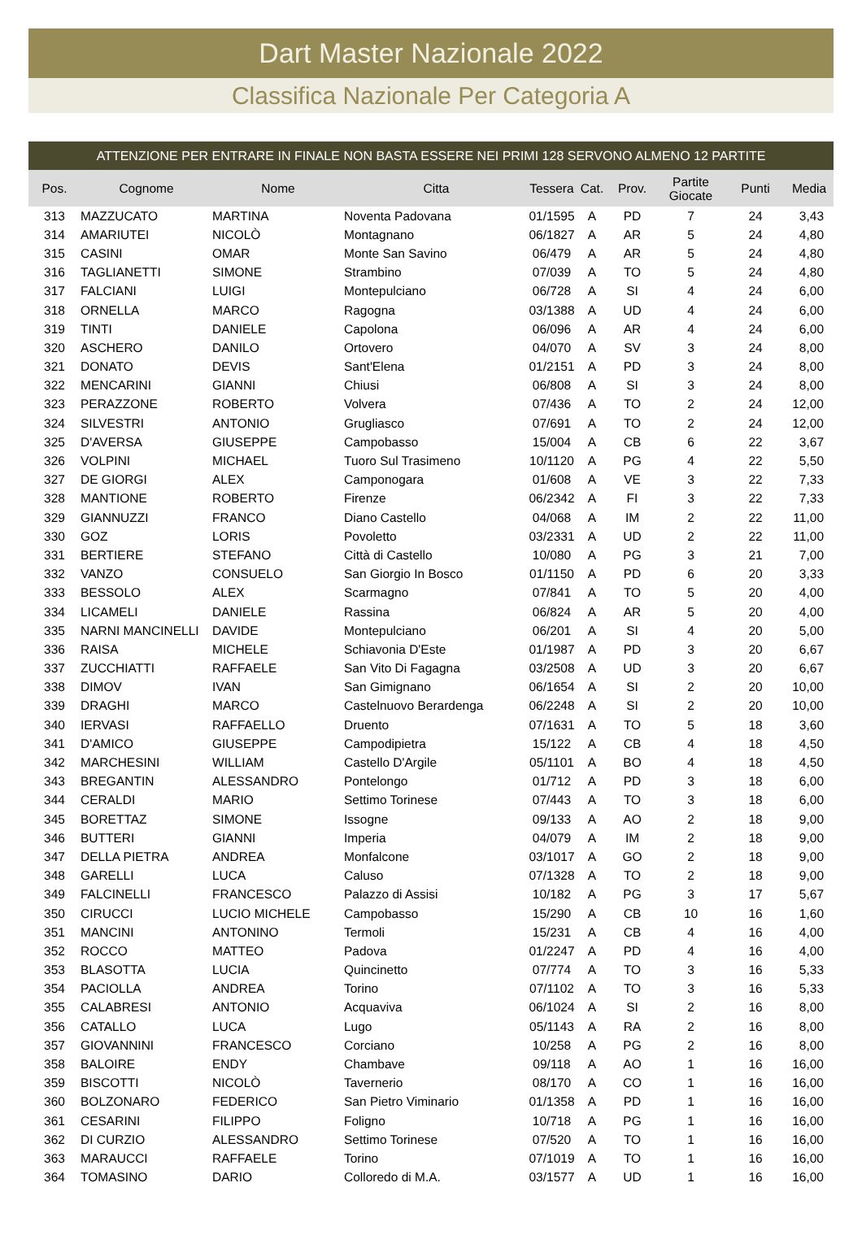Dart Master Nazionale 2022
Classifica Nazionale Per Categoria A
ATTENZIONE PER ENTRARE IN FINALE NON BASTA ESSERE NEI PRIMI 128 SERVONO ALMENO 12 PARTITE
| Pos. | Cognome | Nome | Citta | Tessera | Cat. | Prov. | Partite Giocate | Punti | Media |
| --- | --- | --- | --- | --- | --- | --- | --- | --- | --- |
| 313 | MAZZUCATO | MARTINA | Noventa Padovana | 01/1595 | A | PD | 7 | 24 | 3,43 |
| 314 | AMARIUTEI | NICOLÒ | Montagnano | 06/1827 | A | AR | 5 | 24 | 4,80 |
| 315 | CASINI | OMAR | Monte San Savino | 06/479 | A | AR | 5 | 24 | 4,80 |
| 316 | TAGLIANETTI | SIMONE | Strambino | 07/039 | A | TO | 5 | 24 | 4,80 |
| 317 | FALCIANI | LUIGI | Montepulciano | 06/728 | A | SI | 4 | 24 | 6,00 |
| 318 | ORNELLA | MARCO | Ragogna | 03/1388 | A | UD | 4 | 24 | 6,00 |
| 319 | TINTI | DANIELE | Capolona | 06/096 | A | AR | 4 | 24 | 6,00 |
| 320 | ASCHERO | DANILO | Ortovero | 04/070 | A | SV | 3 | 24 | 8,00 |
| 321 | DONATO | DEVIS | Sant'Elena | 01/2151 | A | PD | 3 | 24 | 8,00 |
| 322 | MENCARINI | GIANNI | Chiusi | 06/808 | A | SI | 3 | 24 | 8,00 |
| 323 | PERAZZONE | ROBERTO | Volvera | 07/436 | A | TO | 2 | 24 | 12,00 |
| 324 | SILVESTRI | ANTONIO | Grugliasco | 07/691 | A | TO | 2 | 24 | 12,00 |
| 325 | D'AVERSA | GIUSEPPE | Campobasso | 15/004 | A | CB | 6 | 22 | 3,67 |
| 326 | VOLPINI | MICHAEL | Tuoro Sul Trasimeno | 10/1120 | A | PG | 4 | 22 | 5,50 |
| 327 | DE GIORGI | ALEX | Camponogara | 01/608 | A | VE | 3 | 22 | 7,33 |
| 328 | MANTIONE | ROBERTO | Firenze | 06/2342 | A | FI | 3 | 22 | 7,33 |
| 329 | GIANNUZZI | FRANCO | Diano Castello | 04/068 | A | IM | 2 | 22 | 11,00 |
| 330 | GOZ | LORIS | Povoletto | 03/2331 | A | UD | 2 | 22 | 11,00 |
| 331 | BERTIERE | STEFANO | Città di Castello | 10/080 | A | PG | 3 | 21 | 7,00 |
| 332 | VANZO | CONSUELO | San Giorgio In Bosco | 01/1150 | A | PD | 6 | 20 | 3,33 |
| 333 | BESSOLO | ALEX | Scarmagno | 07/841 | A | TO | 5 | 20 | 4,00 |
| 334 | LICAMELI | DANIELE | Rassina | 06/824 | A | AR | 5 | 20 | 4,00 |
| 335 | NARNI MANCINELLI | DAVIDE | Montepulciano | 06/201 | A | SI | 4 | 20 | 5,00 |
| 336 | RAISA | MICHELE | Schiavonia D'Este | 01/1987 | A | PD | 3 | 20 | 6,67 |
| 337 | ZUCCHIATTI | RAFFAELE | San Vito Di Fagagna | 03/2508 | A | UD | 3 | 20 | 6,67 |
| 338 | DIMOV | IVAN | San Gimignano | 06/1654 | A | SI | 2 | 20 | 10,00 |
| 339 | DRAGHI | MARCO | Castelnuovo Berardenga | 06/2248 | A | SI | 2 | 20 | 10,00 |
| 340 | IERVASI | RAFFAELLO | Druento | 07/1631 | A | TO | 5 | 18 | 3,60 |
| 341 | D'AMICO | GIUSEPPE | Campodipietra | 15/122 | A | CB | 4 | 18 | 4,50 |
| 342 | MARCHESINI | WILLIAM | Castello D'Argile | 05/1101 | A | BO | 4 | 18 | 4,50 |
| 343 | BREGANTIN | ALESSANDRO | Pontelongo | 01/712 | A | PD | 3 | 18 | 6,00 |
| 344 | CERALDI | MARIO | Settimo Torinese | 07/443 | A | TO | 3 | 18 | 6,00 |
| 345 | BORETTAZ | SIMONE | Issogne | 09/133 | A | AO | 2 | 18 | 9,00 |
| 346 | BUTTERI | GIANNI | Imperia | 04/079 | A | IM | 2 | 18 | 9,00 |
| 347 | DELLA PIETRA | ANDREA | Monfalcone | 03/1017 | A | GO | 2 | 18 | 9,00 |
| 348 | GARELLI | LUCA | Caluso | 07/1328 | A | TO | 2 | 18 | 9,00 |
| 349 | FALCINELLI | FRANCESCO | Palazzo di Assisi | 10/182 | A | PG | 3 | 17 | 5,67 |
| 350 | CIRUCCI | LUCIO MICHELE | Campobasso | 15/290 | A | CB | 10 | 16 | 1,60 |
| 351 | MANCINI | ANTONINO | Termoli | 15/231 | A | CB | 4 | 16 | 4,00 |
| 352 | ROCCO | MATTEO | Padova | 01/2247 | A | PD | 4 | 16 | 4,00 |
| 353 | BLASOTTA | LUCIA | Quincinetto | 07/774 | A | TO | 3 | 16 | 5,33 |
| 354 | PACIOLLA | ANDREA | Torino | 07/1102 | A | TO | 3 | 16 | 5,33 |
| 355 | CALABRESI | ANTONIO | Acquaviva | 06/1024 | A | SI | 2 | 16 | 8,00 |
| 356 | CATALLO | LUCA | Lugo | 05/1143 | A | RA | 2 | 16 | 8,00 |
| 357 | GIOVANNINI | FRANCESCO | Corciano | 10/258 | A | PG | 2 | 16 | 8,00 |
| 358 | BALOIRE | ENDY | Chambave | 09/118 | A | AO | 1 | 16 | 16,00 |
| 359 | BISCOTTI | NICOLÒ | Tavernerio | 08/170 | A | CO | 1 | 16 | 16,00 |
| 360 | BOLZONARO | FEDERICO | San Pietro Viminario | 01/1358 | A | PD | 1 | 16 | 16,00 |
| 361 | CESARINI | FILIPPO | Foligno | 10/718 | A | PG | 1 | 16 | 16,00 |
| 362 | DI CURZIO | ALESSANDRO | Settimo Torinese | 07/520 | A | TO | 1 | 16 | 16,00 |
| 363 | MARAUCCI | RAFFAELE | Torino | 07/1019 | A | TO | 1 | 16 | 16,00 |
| 364 | TOMASINO | DARIO | Colloredo di M.A. | 03/1577 | A | UD | 1 | 16 | 16,00 |